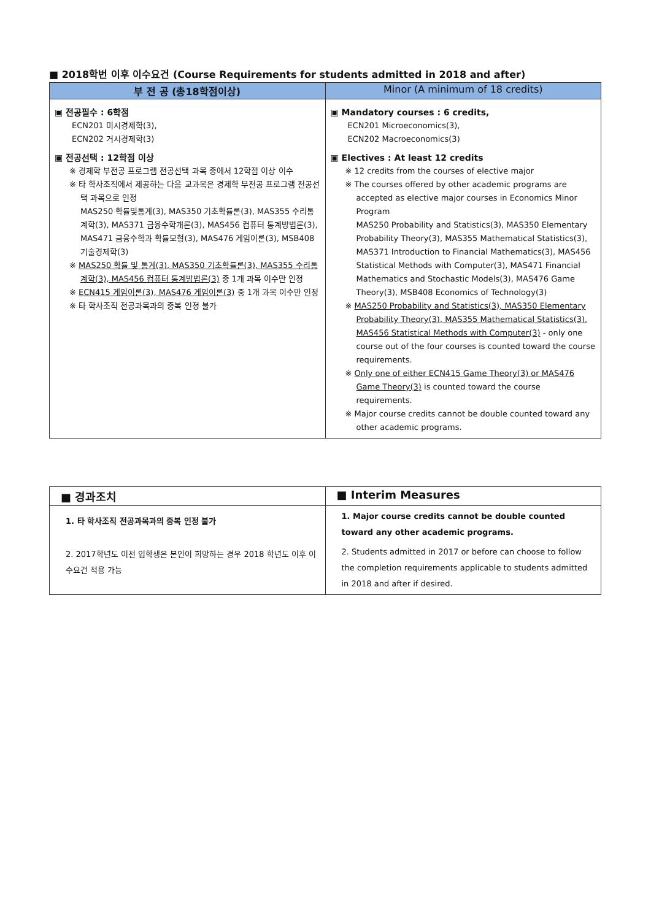■ 2018학번 이후 이수요건 (Course Requirements for students admitted in 2018 and after)
| 부 전 공 (총18학점이상) | Minor (A minimum of 18 credits) |
| --- | --- |
| ▣ 전공필수 : 6학점 ECN201 미시경제학(3), ECN202 거시경제학(3) ▣ 전공선택 : 12학점 이상 ※ 경제학 부전공 프로그램 전공선택 과목 중에서 12학점 이상 이수 ※ 타 학사조직에서 제공하는 다음 교과목은 경제학 부전공 프로그램 전공선택 과목으로 인정 MAS250 확률및통계(3), MAS350 기초확률론(3), MAS355 수리통계학(3), MAS371 금융수학개론(3), MAS456 컴퓨터 통계방법론(3), MAS471 금융수학과 확률모형(3), MAS476 게임이론(3), MSB408 기술경제학(3) ※ MAS250 확률 및 통계(3), MAS350 기초확률론(3), MAS355 수리통계학(3), MAS456 컴퓨터 통계방법론(3) 중 1개 과목 이수만 인정 ※ ECN415 게임이론(3), MAS476 게임이론(3) 중 1개 과목 이수만 인정 ※ 타 학사조직 전공과목과의 중복 인정 불가 | ▣ Mandatory courses : 6 credits, ECN201 Microeconomics(3), ECN202 Macroeconomics(3) ▣ Electives : At least 12 credits ※ 12 credits from the courses of elective major ※ The courses offered by other academic programs are accepted as elective major courses in Economics Minor Program MAS250 Probability and Statistics(3), MAS350 Elementary Probability Theory(3), MAS355 Mathematical Statistics(3), MAS371 Introduction to Financial Mathematics(3), MAS456 Statistical Methods with Computer(3), MAS471 Financial Mathematics and Stochastic Models(3), MAS476 Game Theory(3), MSB408 Economics of Technology(3) ※ MAS250 Probability and Statistics(3), MAS350 Elementary Probability Theory(3), MAS355 Mathematical Statistics(3), MAS456 Statistical Methods with Computer(3) - only one course out of the four courses is counted toward the course requirements. ※ Only one of either ECN415 Game Theory(3) or MAS476 Game Theory(3) is counted toward the course requirements. ※ Major course credits cannot be double counted toward any other academic programs. |
| ■ 경과조치 | ■ Interim Measures |
| 1. 타 학사조직 전공과목과의 중복 인정 불가 2. 2017학년도 이전 입학생은 본인이 희망하는 경우 2018 학년도 이후 이수요건 적용 가능 | 1. Major course credits cannot be double counted toward any other academic programs. 2. Students admitted in 2017 or before can choose to follow the completion requirements applicable to students admitted in 2018 and after if desired. |